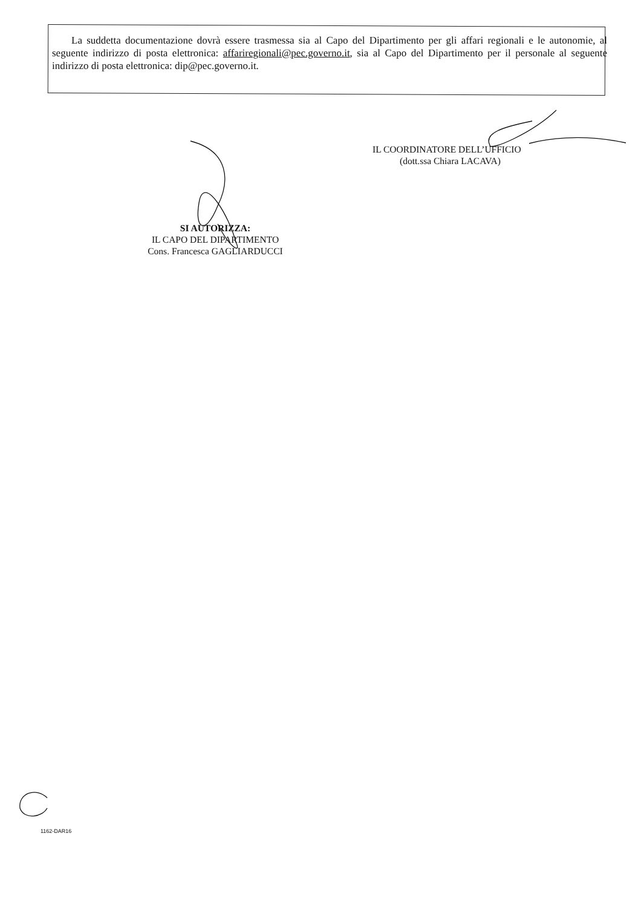La suddetta documentazione dovrà essere trasmessa sia al Capo del Dipartimento per gli affari regionali e le autonomie, al seguente indirizzo di posta elettronica: affariregionali@pec.governo.it, sia al Capo del Dipartimento per il personale al seguente indirizzo di posta elettronica: dip@pec.governo.it.
IL COORDINATORE DELL’UFFICIO
(dott.ssa Chiara LACAVA)
SI AUTORIZZA:
IL CAPO DEL DIPARTIMENTO
Cons. Francesca GAGLIARDUCCI
1162-DAR16